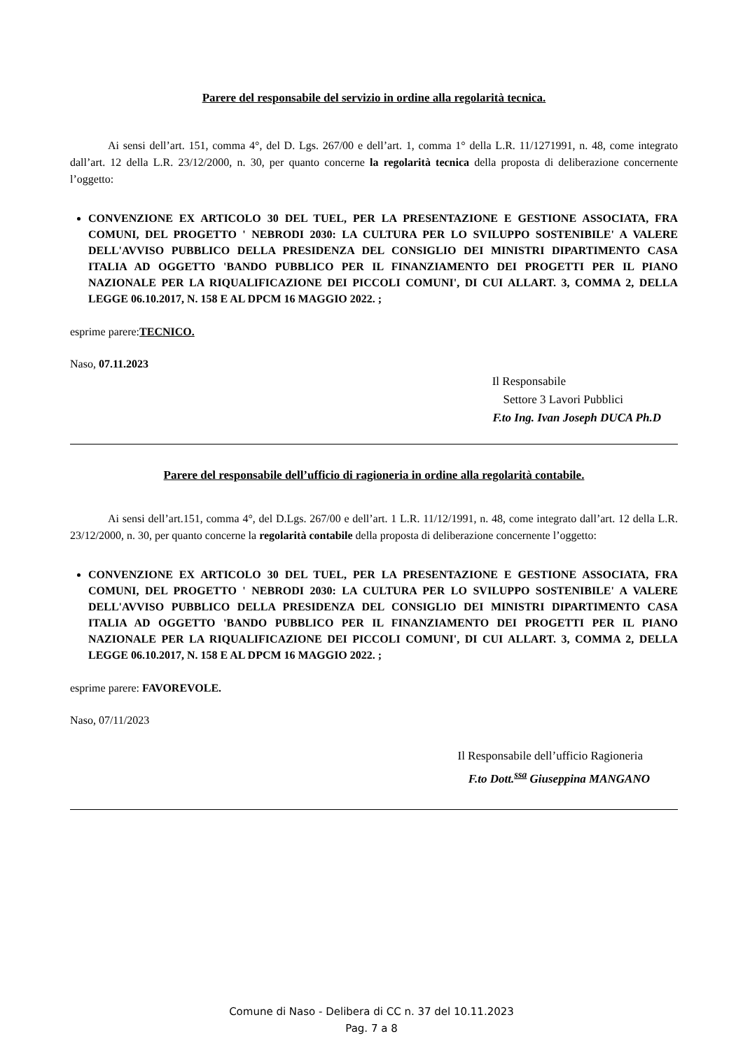Parere del responsabile del servizio in ordine alla regolarità tecnica.
Ai sensi dell’art. 151, comma 4°, del D. Lgs. 267/00 e dell’art. 1, comma 1° della L.R. 11/1271991, n. 48, come integrato dall’art. 12 della L.R. 23/12/2000, n. 30, per quanto concerne la regolarità tecnica della proposta di deliberazione concernente l’oggetto:
CONVENZIONE EX ARTICOLO 30 DEL TUEL, PER LA PRESENTAZIONE E GESTIONE ASSOCIATA, FRA COMUNI, DEL PROGETTO ' NEBRODI 2030: LA CULTURA PER LO SVILUPPO SOSTENIBILE' A VALERE DELL'AVVISO PUBBLICO DELLA PRESIDENZA DEL CONSIGLIO DEI MINISTRI DIPARTIMENTO CASA ITALIA AD OGGETTO 'BANDO PUBBLICO PER IL FINANZIAMENTO DEI PROGETTI PER IL PIANO NAZIONALE PER LA RIQUALIFICAZIONE DEI PICCOLI COMUNI', DI CUI ALLART. 3, COMMA 2, DELLA LEGGE 06.10.2017, N. 158 E AL DPCM 16 MAGGIO 2022. ;
esprime parere:TECNICO.
Naso, 07.11.2023
Il Responsabile
Settore 3 Lavori Pubblici
F.to Ing. Ivan Joseph DUCA Ph.D
Parere del responsabile dell’ufficio di ragioneria in ordine alla regolarità contabile.
Ai sensi dell’art.151, comma 4°, del D.Lgs. 267/00 e dell’art. 1 L.R. 11/12/1991, n. 48, come integrato dall’art. 12 della L.R. 23/12/2000, n. 30, per quanto concerne la regolarità contabile della proposta di deliberazione concernente l’oggetto:
CONVENZIONE EX ARTICOLO 30 DEL TUEL, PER LA PRESENTAZIONE E GESTIONE ASSOCIATA, FRA COMUNI, DEL PROGETTO ' NEBRODI 2030: LA CULTURA PER LO SVILUPPO SOSTENIBILE' A VALERE DELL'AVVISO PUBBLICO DELLA PRESIDENZA DEL CONSIGLIO DEI MINISTRI DIPARTIMENTO CASA ITALIA AD OGGETTO 'BANDO PUBBLICO PER IL FINANZIAMENTO DEI PROGETTI PER IL PIANO NAZIONALE PER LA RIQUALIFICAZIONE DEI PICCOLI COMUNI', DI CUI ALLART. 3, COMMA 2, DELLA LEGGE 06.10.2017, N. 158 E AL DPCM 16 MAGGIO 2022. ;
esprime parere: FAVOREVOLE.
Naso, 07/11/2023
Il Responsabile dell’ufficio Ragioneria
F.to Dott.<sup>ssa</sup> Giuseppina MANGANO
Comune di Naso - Delibera di CC n. 37 del 10.11.2023
Pag. 7 a 8